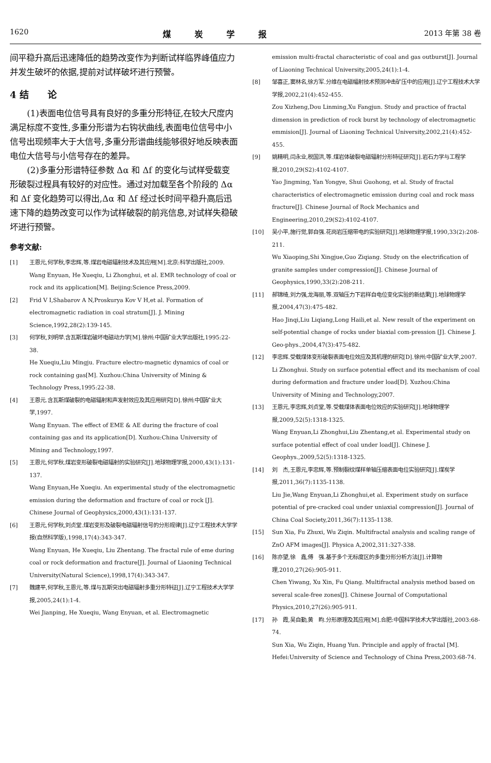1620 煤炭学报 2013 年第 38 卷
间平稳升高后迅速降低的趋势改变作为判断试样临界峰值应力并发生破坏的依据,提前对试样破坏进行预警。
4 结　　论
(1)表面电位信号具有良好的多重分形特征,在较大尺度内满足标度不变性,多重分形谱为右钩状曲线,表面电位信号中小信号出现频率大于大信号,多重分形谱曲线能够很好地反映表面电位大信号与小信号存在的差异。
(2)多重分形谱特征参数 Δα 和 Δf 的变化与试样受载变形破裂过程具有较好的对应性。通过对加载至各个阶段的 Δα 和 Δf 变化趋势可以得出,Δα 和 Δf 经过长时间平稳升高后迅速下降的趋势改变可以作为试样破裂的前兆信息,对试样失稳破坏进行预警。
参考文献:
[1] 王恩元,何学秋,李忠辉,等.煤岩电磁辐射技术及其应用[M].北京:科学出版社,2009.
Wang Enyuan, He Xueqiu, Li Zhonghui, et al. EMR technology of coal or rock and its application[M]. Beijing:Science Press,2009.
[2] Frid V I,Shabarov A N,Proskurya Kov V H,et al. Formation of electromagnetic radiation in coal stratum[J]. J. Mining Science,1992,28(2):139-145.
[3] 何学秋,刘明举.含瓦斯煤岩破坏电磁动力学[M].徐州:中国矿业大学出版社,1995:22-38.
He Xueqiu,Liu Mingju. Fracture electro-magnetic dynamics of coal or rock containing gas[M]. Xuzhou:China University of Mining & Technology Press,1995:22-38.
[4] 王恩元.含瓦斯煤破裂的电磁辐射和声发射效应及其应用研究[D].徐州:中国矿业大学,1997.
Wang Enyuan. The effect of EME & AE during the fracture of coal containing gas and its application[D]. Xuzhou:China University of Mining and Technology,1997.
[5] 王恩元,何学秋.煤岩变形破裂电磁辐射的实验研究[J].地球物理学报,2000,43(1):131-137.
Wang Enyuan,He Xueqiu. An experimental study of the electromagnetic emission during the deformation and fracture of coal or rock [J]. Chinese Journal of Geophysics,2000,43(1):131-137.
[6] 王恩元,何学秋,刘贞堂.煤岩变形及破裂电磁辐射信号的分形规律[J].辽宁工程技术大学学报(自然科学版),1998,17(4):343-347.
Wang Enyuan, He Xueqiu, Liu Zhentang. The fractal rule of eme during coal or rock deformation and fracture[J]. Journal of Liaoning Technical University(Natural Science),1998,17(4):343-347.
[7] 魏建平,何学秋,王恩元,等.煤与瓦斯突出电磁辐射多重分形特征[J].辽宁工程技术大学学报,2005,24(1):1-4.
Wei Jianping, He Xueqiu, Wang Enyuan, et al. Electromagnetic
emission multi-fractal characteristic of coal and gas outburst[J]. Journal of Liaoning Technical University,2005,24(1):1-4.
[8] 邹喜正,窦林名,徐方军.分维在电磁幅射技术预测冲击矿压中的应用[J].辽宁工程技术大学学报,2002,21(4):452-455.
Zou Xizheng,Dou Linming,Xu Fangjun. Study and practice of fractal dimension in prediction of rock burst by technology of electromagnetic emmision[J]. Journal of Liaoning Technical University,2002,21(4):452-455.
[9] 姚精明,闫永业,税国洪,等.煤岩体破裂电磁辐射分形特征研究[J].岩石力学与工程学报,2010,29(S2):4102-4107.
Yao Jingming, Yan Yongye, Shui Guohong, et al. Study of fractal characteristics of electromagnetic emission during coal and rock mass fracture[J]. Chinese Journal of Rock Mechanics and Engineering,2010,29(S2):4102-4107.
[10] 吴小平,施行觉,郭自强.花岗岩压缩带电的实验研究[J].地球物理学报,1990,33(2):208-211.
Wu Xiaoping,Shi Xingjue,Guo Ziqiang. Study on the electrification of granite samples under compression[J]. Chinese Journal of Geophysics,1990,33(2):208-211.
[11] 郝锦绮,刘力强,龙海丽,等.双轴压力下岩样自电位变化实验的新结果[J].地球物理学报,2004,47(3):475-482.
Hao Jinqi,Liu Liqiang,Long Haili,et al. New result of the experiment on self-potential change of rocks under biaxial com-pression [J]. Chinese J. Geo-phys.,2004,47(3):475-482.
[12] 李忠辉.受载煤体变形破裂表面电位效应及其机理的研究[D].徐州:中国矿业大学,2007.
Li Zhonghui. Study on surface potential effect and its mechanism of coal during deformation and fracture under load[D]. Xuzhou:China University of Mining and Technology,2007.
[13] 王恩元,李忠辉,刘贞堂,等.受载煤体表面电位效应的实验研究[J].地球物理学报,2009,52(5):1318-1325.
Wang Enyuan,Li Zhonghui,Liu Zhentang,et al. Experimental study on surface potential effect of coal under load[J]. Chinese J. Geophys.,2009,52(5):1318-1325.
[14] 刘　杰,王恩元,李忠辉,等.预制裂纹煤样单轴压缩表面电位实验研究[J].煤炭学报,2011,36(7):1135-1138.
Liu Jie,Wang Enyuan,Li Zhonghui,et al. Experiment study on surface potential of pre-cracked coal under uniaxial compression[J]. Journal of China Coal Society,2011,36(7):1135-1138.
[15] Sun Xia, Fu Zhuxi, Wu Ziqin. Multifractal analysis and scaling range of ZnO AFM images[J]. Physica A,2002,311:327-338.
[16] 陈亦望,徐　鑫,傅　强.基于多个无标度区的多重分形分析方法[J].计算物理,2010,27(26):905-911.
Chen Yiwang, Xu Xin, Fu Qiang. Multifractal analysis method based on several scale-free zones[J]. Chinese Journal of Computational Physics,2010,27(26):905-911.
[17] 孙　霞,吴自勤,黄　畇.分形原理及其应用[M].合肥:中国科学技术大学出版社,2003:68-74.
Sun Xia, Wu Ziqin, Huang Yun. Principle and apply of fractal [M]. Hefei:University of Science and Technology of China Press,2003:68-74.